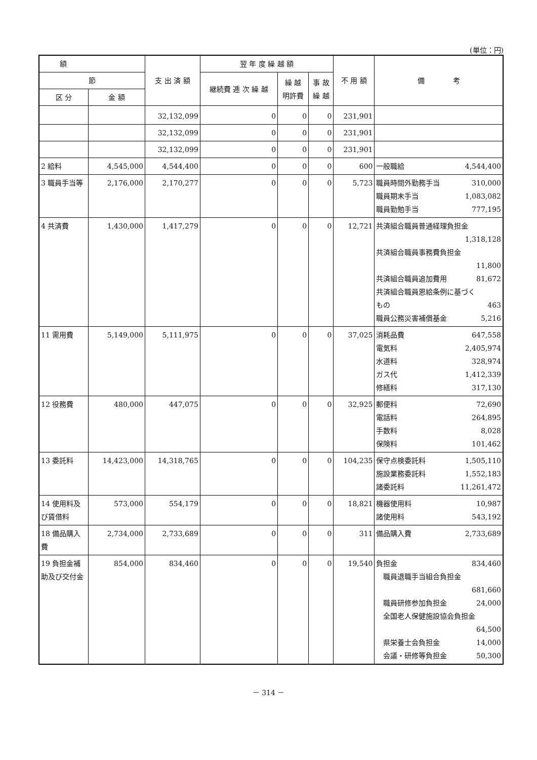(単位：円)
| 額 | | 支 出 済 額 | 翌 年 度 繰 越 額 | | | 不 用 額 | 備 考 |
| --- | --- | --- | --- | --- | --- | --- | --- |
| 節 | | | 継続費 逓 次 繰 越 | 繰 越 明許費 | 事 故 繰 越 | | |
| 区 分 | 金 額 | | | | | | |
| | | 32,132,099 | 0 | 0 | 0 | 231,901 | |
| | | 32,132,099 | 0 | 0 | 0 | 231,901 | |
| | | 32,132,099 | 0 | 0 | 0 | 231,901 | |
| 2 給料 | 4,545,000 | 4,544,400 | 0 | 0 | 0 | 600 | 一般職給 4,544,400 |
| 3 職員手当等 | 2,176,000 | 2,170,277 | 0 | 0 | 0 | 5,723 | 職員時間外勤務手当 310,000 職員期末手当 1,083,082 職員勤勉手当 777,195 |
| 4 共済費 | 1,430,000 | 1,417,279 | 0 | 0 | 0 | 12,721 | 共済組合職員普通経理負担金 1,318,128 共済組合職員事務費負担金 11,800 共済組合職員追加費用 81,672 共済組合職員恩給条例に基づく もの 463 職員公務災害補償基金 5,216 |
| 11 需用費 | 5,149,000 | 5,111,975 | 0 | 0 | 0 | 37,025 | 消耗品費 647,558 電気料 2,405,974 水道料 328,974 ガス代 1,412,339 修繕料 317,130 |
| 12 役務費 | 480,000 | 447,075 | 0 | 0 | 0 | 32,925 | 郵便料 72,690 電話料 264,895 手数料 8,028 保険料 101,462 |
| 13 委託料 | 14,423,000 | 14,318,765 | 0 | 0 | 0 | 104,235 | 保守点検委託料 1,505,110 施設業務委託料 1,552,183 諸委託料 11,261,472 |
| 14 使用料及び賃借料 | 573,000 | 554,179 | 0 | 0 | 0 | 18,821 | 機器使用料 10,987 諸使用料 543,192 |
| 18 備品購入費 | 2,734,000 | 2,733,689 | 0 | 0 | 0 | 311 | 備品購入費 2,733,689 |
| 19 負担金補助及び交付金 | 854,000 | 834,460 | 0 | 0 | 0 | 19,540 | 負担金 834,460 職員退職手当組合負担金 681,660 職員研修参加負担金 24,000 全国老人保健施設協会負担金 64,500 県栄養士会負担金 14,000 会議・研修等負担金 50,300 |
－ 314 －